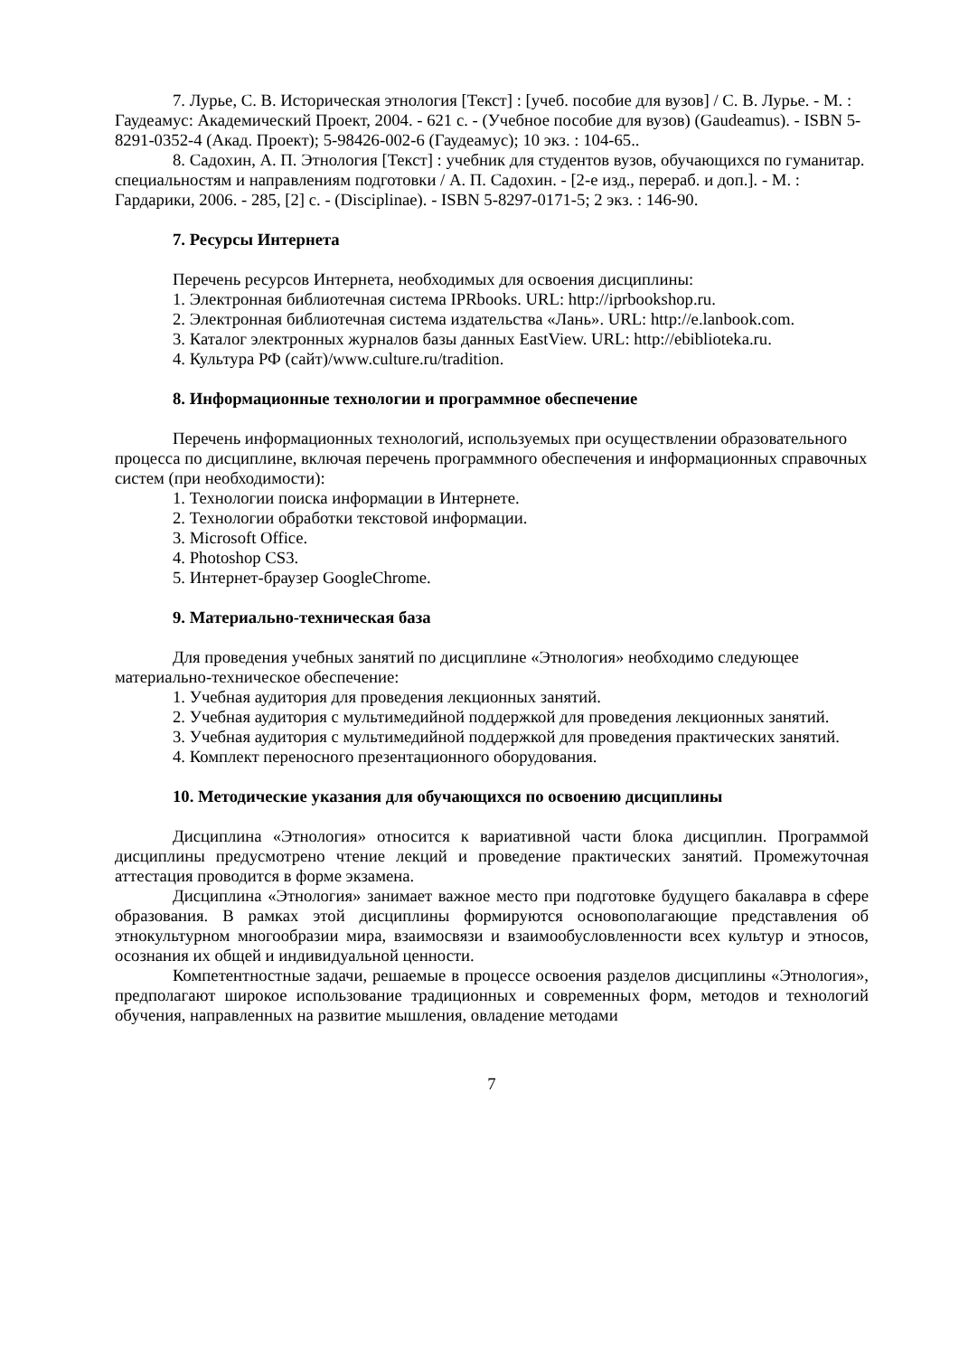7. Лурье, С. В. Историческая этнология [Текст] : [учеб. пособие для вузов] / С. В. Лурье. - М. : Гаудеамус: Академический Проект, 2004. - 621 с. - (Учебное пособие для вузов) (Gaudeamus). - ISBN 5-8291-0352-4 (Акад. Проект); 5-98426-002-6 (Гаудеамус); 10 экз. : 104-65..
8. Садохин, А. П. Этнология [Текст] : учебник для студентов вузов, обучающихся по гуманитар. специальностям и направлениям подготовки / А. П. Садохин. - [2-е изд., перераб. и доп.]. - М. : Гардарики, 2006. - 285, [2] с. - (Disciplinae). - ISBN 5-8297-0171-5; 2 экз. : 146-90.
7. Ресурсы Интернета
Перечень ресурсов Интернета, необходимых для освоения дисциплины:
1. Электронная библиотечная система IPRbooks. URL: http://iprbookshop.ru.
2. Электронная библиотечная система издательства «Лань». URL: http://e.lanbook.com.
3. Каталог электронных журналов базы данных EastView. URL: http://ebiblioteka.ru.
4. Культура РФ (сайт)/www.culture.ru/tradition.
8. Информационные технологии и программное обеспечение
Перечень информационных технологий, используемых при осуществлении образовательного процесса по дисциплине, включая перечень программного обеспечения и информационных справочных систем (при необходимости):
1. Технологии поиска информации в Интернете.
2. Технологии обработки текстовой информации.
3. Microsoft Office.
4. Photoshop CS3.
5. Интернет-браузер GoogleChrome.
9. Материально-техническая база
Для проведения учебных занятий по дисциплине «Этнология» необходимо следующее материально-техническое обеспечение:
1. Учебная аудитория для проведения лекционных занятий.
2. Учебная аудитория с мультимедийной поддержкой для проведения лекционных занятий.
3. Учебная аудитория с мультимедийной поддержкой для проведения практических занятий.
4. Комплект переносного презентационного оборудования.
10. Методические указания для обучающихся по освоению дисциплины
Дисциплина «Этнология» относится к вариативной части блока дисциплин. Программой дисциплины предусмотрено чтение лекций и проведение практических занятий. Промежуточная аттестация проводится в форме экзамена.
Дисциплина «Этнология» занимает важное место при подготовке будущего бакалавра в сфере образования. В рамках этой дисциплины формируются основополагающие представления об этнокультурном многообразии мира, взаимосвязи и взаимообусловленности всех культур и этносов, осознания их общей и индивидуальной ценности.
Компетентностные задачи, решаемые в процессе освоения разделов дисциплины «Этнология», предполагают широкое использование традиционных и современных форм, методов и технологий обучения, направленных на развитие мышления, овладение методами
7